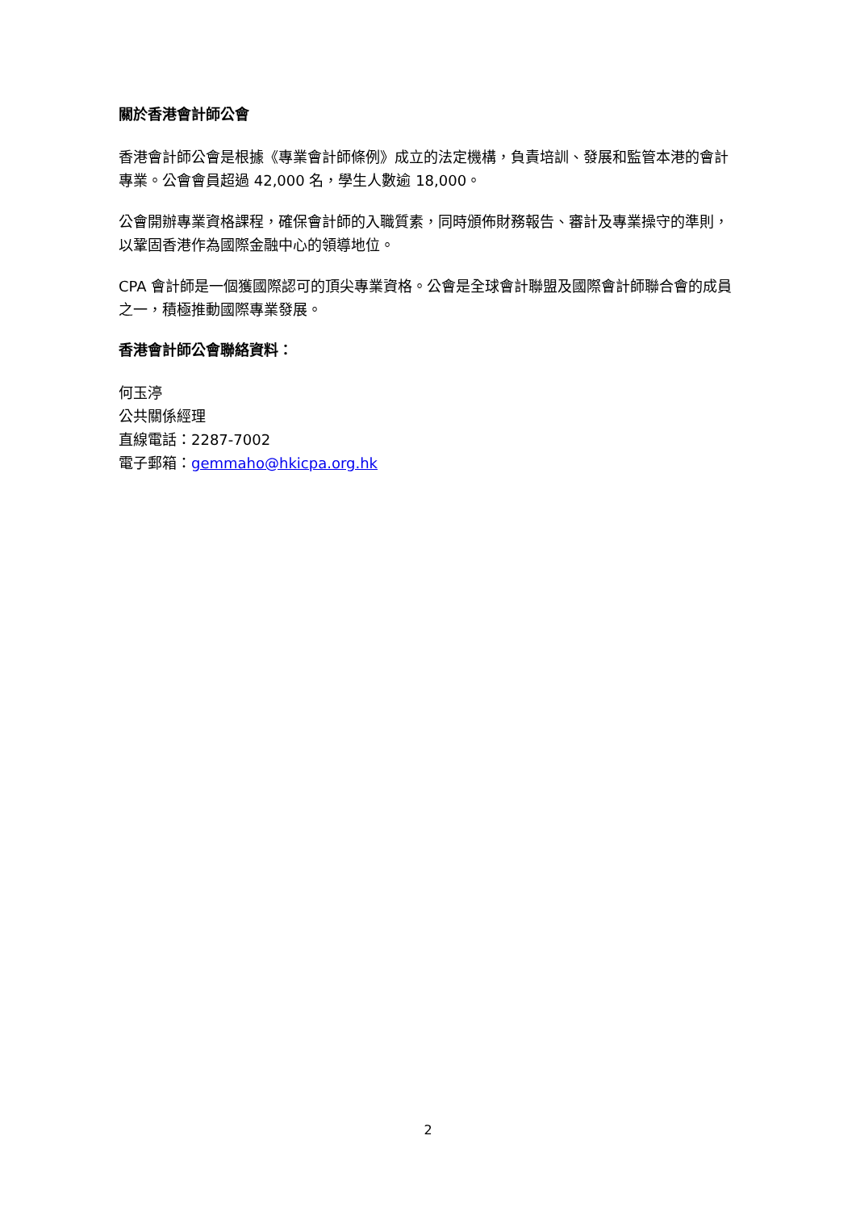關於香港會計師公會
香港會計師公會是根據《專業會計師條例》成立的法定機構，負責培訓、發展和監管本港的會計專業。公會會員超過 42,000 名，學生人數逾 18,000。
公會開辦專業資格課程，確保會計師的入職質素，同時頒佈財務報告、審計及專業操守的準則，以鞏固香港作為國際金融中心的領導地位。
CPA 會計師是一個獲國際認可的頂尖專業資格。公會是全球會計聯盟及國際會計師聯合會的成員之一，積極推動國際專業發展。
香港會計師公會聯絡資料：
何玉渟
公共關係經理
直線電話：2287-7002
電子郵箱：gemmaho@hkicpa.org.hk
2